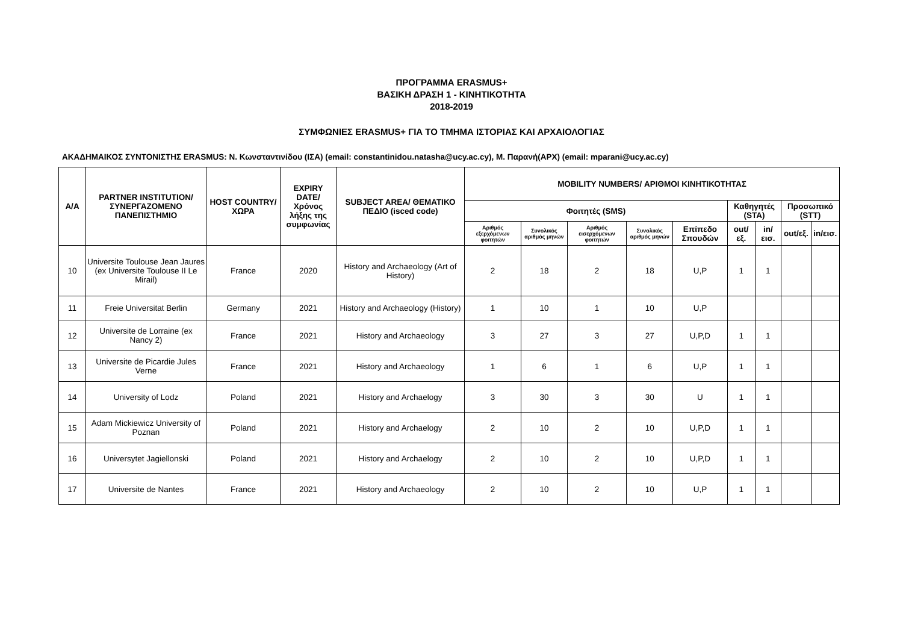ΠΡΟΓΡΑΜΜΑ ERASMUS+
ΒΑΣΙΚΗ ΔΡΑΣΗ 1 - ΚΙΝΗΤΙΚΟΤΗΤΑ
2018-2019
ΣΥΜΦΩΝΙΕΣ ERASMUS+ ΓΙΑ ΤΟ ΤΜΗΜΑ ΙΣΤΟΡΙΑΣ ΚΑΙ ΑΡΧΑΙΟΛΟΓΙΑΣ
ΑΚΑΔΗΜΑΙΚΟΣ ΣΥΝΤΟΝΙΣΤΗΣ ERASMUS: Ν. Κωνσταντινίδου (ΙΣΑ) (email: constantinidou.natasha@ucy.ac.cy), Μ. Παρανή(ΑΡΧ) (email: mparani@ucy.ac.cy)
| Α/Α | PARTNER INSTITUTION/ ΣΥΝΕΡΓΑΖΟΜΕΝΟ ΠΑΝΕΠΙΣΤΗΜΙΟ | HOST COUNTRY/ ΧΩΡΑ | EXPIRY DATE/ Χρόνος λήξης της συμφωνίας | SUBJECT AREA/ ΘΕΜΑΤΙΚΟ ΠΕΔΙΟ (isced code) | MOBILITY NUMBERS/ ΑΡΙΘΜΟΙ ΚΙΝΗΤΙΚΟΤΗΤΑΣ | | | | | | | | |
| --- | --- | --- | --- | --- | --- | --- | --- | --- | --- | --- | --- | --- | --- |
| | | | | | Φοιτητές (SMS) | | | | | Καθηγητές (STA) | | Προσωπικό (STT) | |
| | | | | | Αριθμός εξερχόμενων φοιτητών | Συνολικός αριθμός μηνών | Αριθμός εισερχόμενων φοιτητών | Συνολικός αριθμός μηνών | Επίπεδο Σπουδών | out/εξ. | in/εισ. | out/εξ. | in/εισ. |
| 10 | Universite Toulouse Jean Jaures (ex Universite Toulouse II Le Mirail) | France | 2020 | History and Archaeology (Art of History) | 2 | 18 | 2 | 18 | U,P | 1 | 1 | | |
| 11 | Freie Universitat Berlin | Germany | 2021 | History and Archaeology (History) | 1 | 10 | 1 | 10 | U,P | | | | |
| 12 | Universite de Lorraine (ex Nancy 2) | France | 2021 | History and Archaeology | 3 | 27 | 3 | 27 | U,P,D | 1 | 1 | | |
| 13 | Universite de Picardie Jules Verne | France | 2021 | History and Archaeology | 1 | 6 | 1 | 6 | U,P | 1 | 1 | | |
| 14 | University of Lodz | Poland | 2021 | History and Archaelogy | 3 | 30 | 3 | 30 | U | 1 | 1 | | |
| 15 | Adam Mickiewicz University of Poznan | Poland | 2021 | History and Archaelogy | 2 | 10 | 2 | 10 | U,P,D | 1 | 1 | | |
| 16 | Universytet Jagiellonski | Poland | 2021 | History and Archaelogy | 2 | 10 | 2 | 10 | U,P,D | 1 | 1 | | |
| 17 | Universite de Nantes | France | 2021 | History and Archaeology | 2 | 10 | 2 | 10 | U,P | 1 | 1 | | |